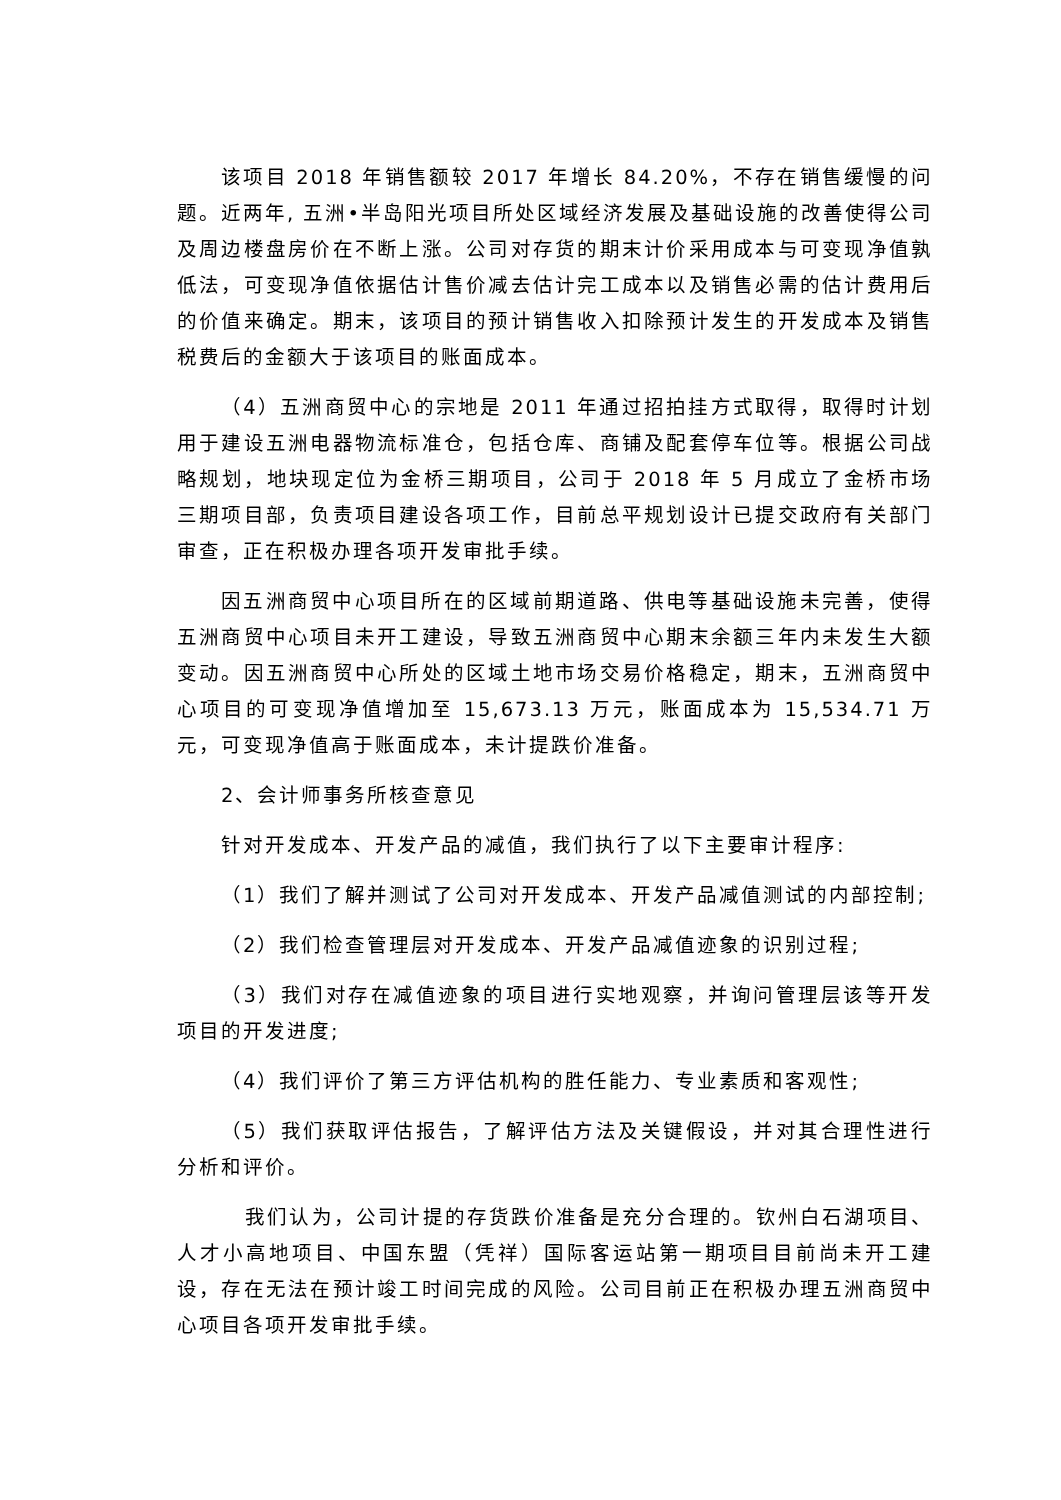该项目 2018 年销售额较 2017 年增长 84.20%，不存在销售缓慢的问题。近两年, 五洲•半岛阳光项目所处区域经济发展及基础设施的改善使得公司及周边楼盘房价在不断上涨。公司对存货的期末计价采用成本与可变现净值孰低法，可变现净值依据估计售价减去估计完工成本以及销售必需的估计费用后的价值来确定。期末，该项目的预计销售收入扣除预计发生的开发成本及销售税费后的金额大于该项目的账面成本。
（4）五洲商贸中心的宗地是 2011 年通过招拍挂方式取得，取得时计划用于建设五洲电器物流标准仓，包括仓库、商铺及配套停车位等。根据公司战略规划，地块现定位为金桥三期项目，公司于 2018 年 5 月成立了金桥市场三期项目部，负责项目建设各项工作，目前总平规划设计已提交政府有关部门审查，正在积极办理各项开发审批手续。
因五洲商贸中心项目所在的区域前期道路、供电等基础设施未完善，使得五洲商贸中心项目未开工建设，导致五洲商贸中心期末余额三年内未发生大额变动。因五洲商贸中心所处的区域土地市场交易价格稳定，期末，五洲商贸中心项目的可变现净值增加至 15,673.13 万元，账面成本为 15,534.71 万元，可变现净值高于账面成本，未计提跌价准备。
2、会计师事务所核查意见
针对开发成本、开发产品的减值，我们执行了以下主要审计程序:
（1）我们了解并测试了公司对开发成本、开发产品减值测试的内部控制;
（2）我们检查管理层对开发成本、开发产品减值迹象的识别过程;
（3）我们对存在减值迹象的项目进行实地观察，并询问管理层该等开发项目的开发进度;
（4）我们评价了第三方评估机构的胜任能力、专业素质和客观性;
（5）我们获取评估报告，了解评估方法及关键假设，并对其合理性进行分析和评价。
我们认为，公司计提的存货跌价准备是充分合理的。钦州白石湖项目、人才小高地项目、中国东盟（凭祥）国际客运站第一期项目目前尚未开工建设，存在无法在预计竣工时间完成的风险。公司目前正在积极办理五洲商贸中心项目各项开发审批手续。